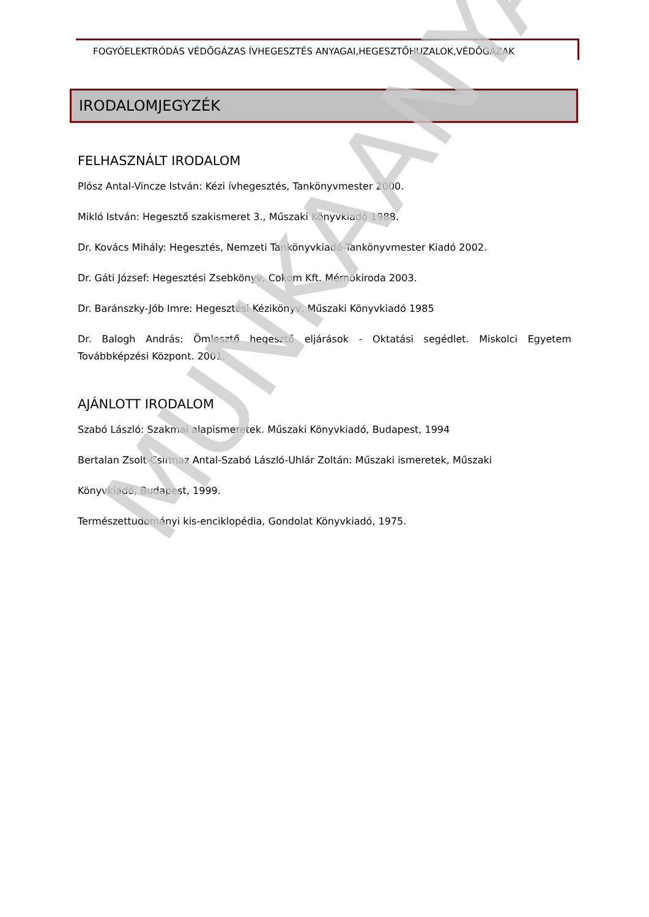MUNKAANYAG
FOGYÓELEKTRÓDÁS VÉDŐGÁZAS ÍVHEGESZTÉS ANYAGAI,HEGESZTŐHUZALOK,VÉDŐGÁZAK
IRODALOMJEGYZÉK
FELHASZNÁLT IRODALOM
Plósz Antal-Vincze István: Kézi ívhegesztés, Tankönyvmester 2000.
Mikló István: Hegesztő szakismeret 3., Műszaki Könyvkiadó 1988.
Dr. Kovács Mihály: Hegesztés, Nemzeti Tankönyvkiadó-Tankönyvmester Kiadó 2002.
Dr. Gáti József: Hegesztési Zsebkönyv, Cokom Kft. Mérnökiroda 2003.
Dr. Baránszky-Jób Imre: Hegesztési Kézikönyv, Műszaki Könyvkiadó 1985
Dr. Balogh András: Ömlesztő hegesztő eljárások - Oktatási segédlet. Miskolci Egyetem Továbbképzési Központ. 2001.
AJÁNLOTT IRODALOM
Szabó László: Szakmai alapismeretek. Műszaki Könyvkiadó, Budapest, 1994
Bertalan Zsolt-Csirmaz Antal-Szabó László-Uhlár Zoltán: Műszaki ismeretek, Műszaki
Könyvkiadó, Budapest, 1999.
Természettudományi kis-enciklopédia, Gondolat Könyvkiadó, 1975.